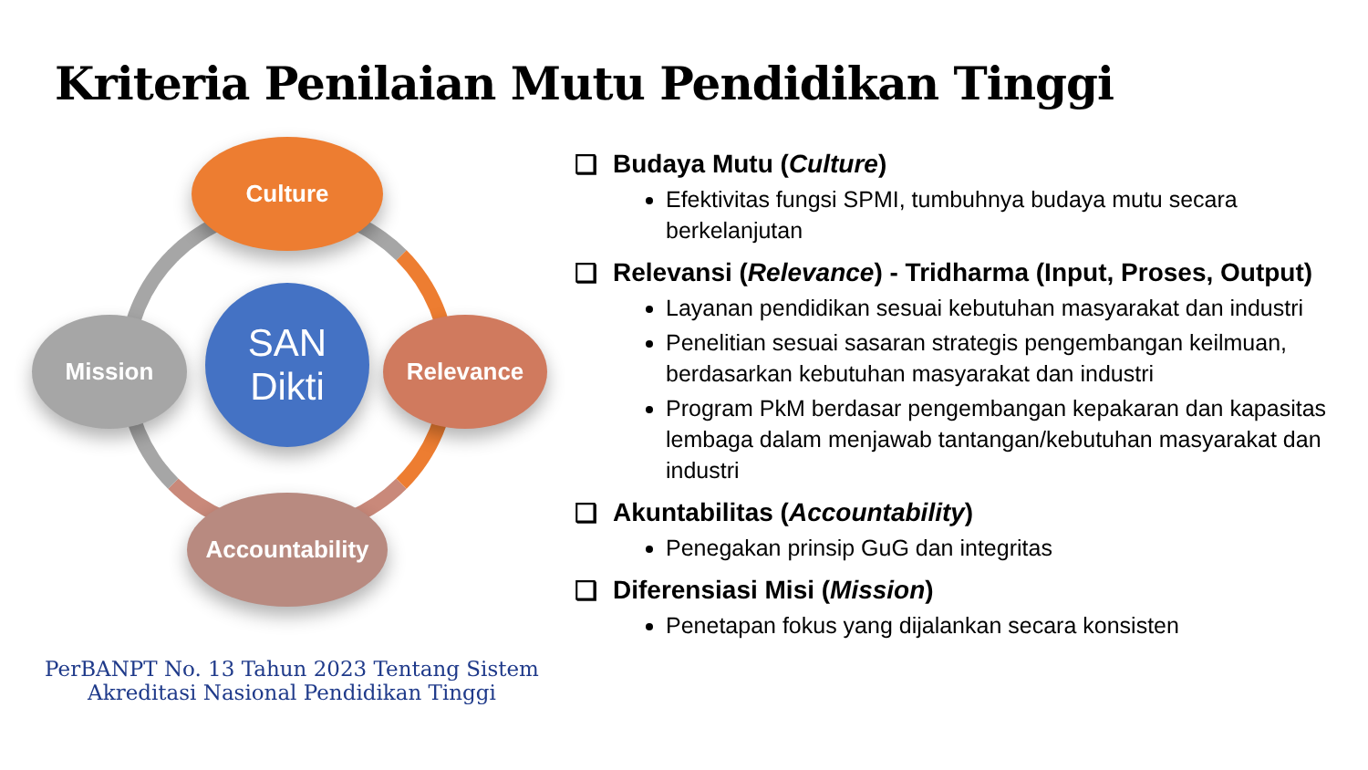Kriteria Penilaian Mutu Pendidikan Tinggi
Culture
Relevance
Mission
Accountability
SAN
Dikti
PerBANPT No. 13 Tahun 2023 Tentang Sistem Akreditasi Nasional Pendidikan Tinggi
❑ Budaya Mutu (Culture)
Efektivitas fungsi SPMI, tumbuhnya budaya mutu secara berkelanjutan
❑ Relevansi (Relevance) - Tridharma (Input, Proses, Output)
Layanan pendidikan sesuai kebutuhan masyarakat dan industri
Penelitian sesuai sasaran strategis pengembangan keilmuan, berdasarkan kebutuhan masyarakat dan industri
Program PkM berdasar pengembangan kepakaran dan kapasitas lembaga dalam menjawab tantangan/kebutuhan masyarakat dan industri
❑ Akuntabilitas (Accountability)
Penegakan prinsip GuG dan integritas
❑ Diferensiasi Misi (Mission)
Penetapan fokus yang dijalankan secara konsisten